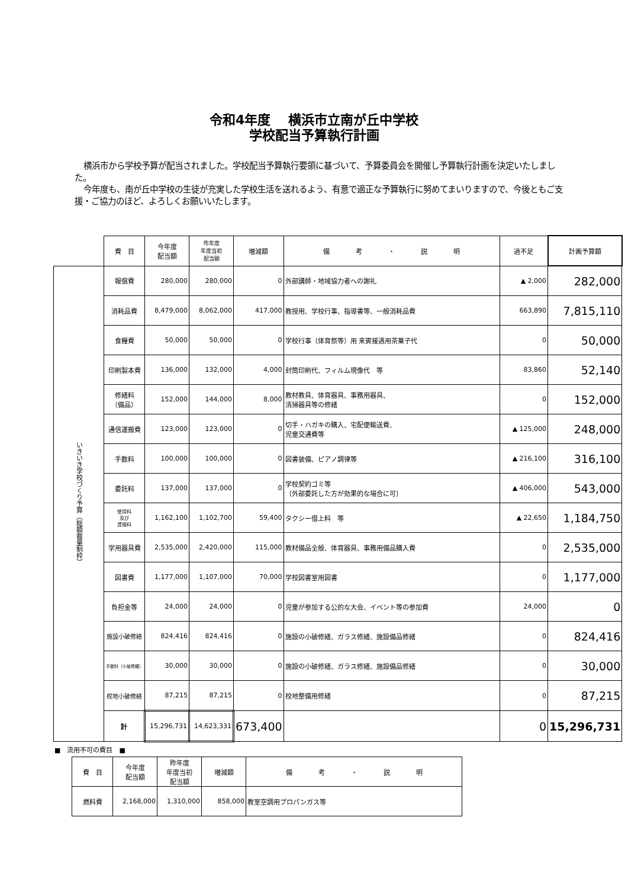令和4年度　 横浜市立南が丘中学校
学校配当予算執行計画
横浜市から学校予算が配当されました。学校配当予算執行要領に基づいて、予算委員会を開催し予算執行計画を決定いたしました。
今年度も、南が丘中学校の生徒が充実した学校生活を送れるよう、有意で適正な予算執行に努めてまいりますので、今後ともご支援・ご協力のほど、よろしくお願いいたします。
| | 費 目 | 今年度 配当額 | 昨年度 年度当初 配当額 | 増減額 | 備 考 ・ 説 明 | 過不足 | 計画予算額 |
| --- | --- | --- | --- | --- | --- | --- | --- |
| いきいき学校づくり予算（総額裁量制枠） | 報償費 | 280,000 | 280,000 | 0 | 外部講師・地域協力者への謝礼 | ▲ 2,000 | 282,000 |
| | 消耗品費 | 8,479,000 | 8,062,000 | 417,000 | 教授用、学校行事、指導書等、一般消耗品費 | 663,890 | 7,815,110 |
| | 食糧費 | 50,000 | 50,000 | 0 | 学校行事（体育祭等）用 来賓接遇用茶菓子代 | 0 | 50,000 |
| | 印刷製本費 | 136,000 | 132,000 | 4,000 | 封筒印刷代、フィルム現像代 等 | 83,860 | 52,140 |
| | 修繕料 （備品） | 152,000 | 144,000 | 8,000 | 教材教具、体育器具、事務用器具、 清掃器具等の修繕 | 0 | 152,000 |
| | 通信運搬費 | 123,000 | 123,000 | 0 | 切手・ハガキの購入、宅配便輸送費、 児童交通費等 | ▲ 125,000 | 248,000 |
| | 手数料 | 100,000 | 100,000 | 0 | 図書装備、ピアノ調律等 | ▲ 216,100 | 316,100 |
| | 委託料 | 137,000 | 137,000 | 0 | 学校契約ゴミ等 （外部委託した方が効果的な場合に可） | ▲ 406,000 | 543,000 |
| | 使用料 及び 賃借料 | 1,162,100 | 1,102,700 | 59,400 | タクシー借上料 等 | ▲ 22,650 | 1,184,750 |
| | 学用器具費 | 2,535,000 | 2,420,000 | 115,000 | 教材備品全般、体育器具、事務用備品購入費 | 0 | 2,535,000 |
| | 図書費 | 1,177,000 | 1,107,000 | 70,000 | 学校図書室用図書 | 0 | 1,177,000 |
| | 負担金等 | 24,000 | 24,000 | 0 | 児童が参加する公的な大会、イベント等の参加費 | 24,000 | 0 |
| | 施設小破修繕 | 824,416 | 824,416 | 0 | 施設の小破修繕、ガラス修繕、施設備品修繕 | 0 | 824,416 |
| | 手数料（小破修繕） | 30,000 | 30,000 | 0 | 施設の小破修繕、ガラス修繕、施設備品修繕 | 0 | 30,000 |
| | 校地小破修繕 | 87,215 | 87,215 | 0 | 校地整備用修繕 | 0 | 87,215 |
| | 計 | 15,296,731 | 14,623,331 | 673,400 | | 0 | 15,296,731 |
■　流用不可の費目　■
| 費 目 | 今年度 配当額 | 昨年度 年度当初 配当額 | 増減額 | 備 考 ・ 説 明 |
| --- | --- | --- | --- | --- |
| 燃料費 | 2,168,000 | 1,310,000 | 858,000 | 教室空調用プロパンガス等 |